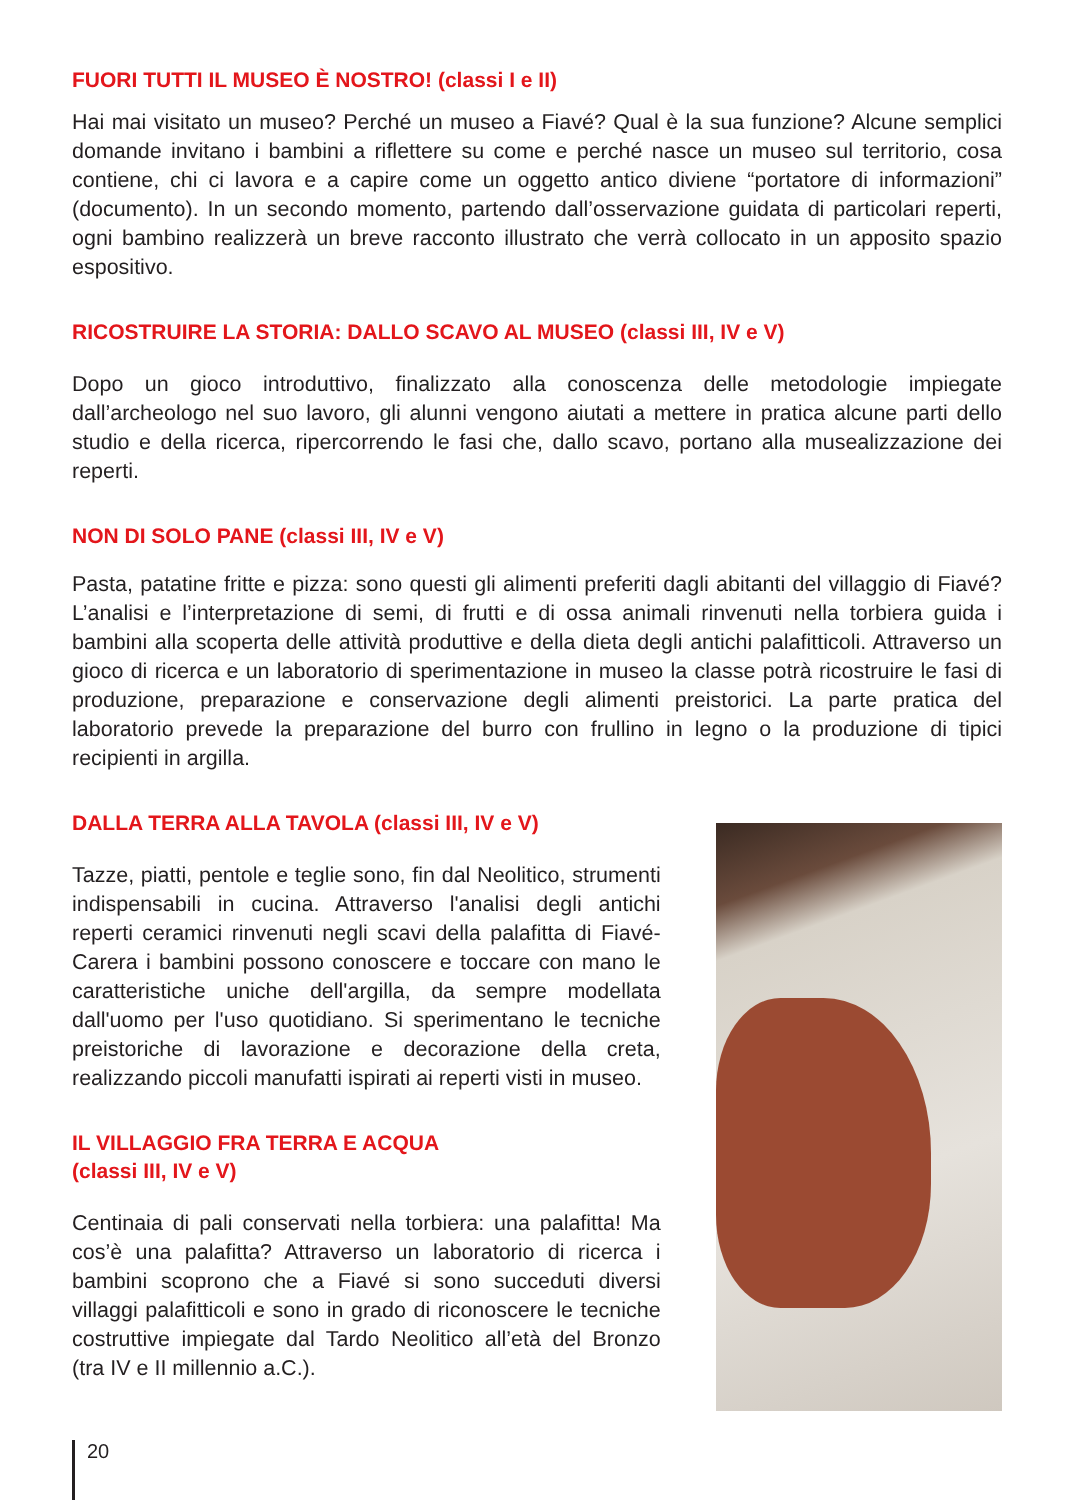FUORI TUTTI IL MUSEO È NOSTRO! (classi I e II)
Hai mai visitato un museo? Perché un museo a Fiavé? Qual è la sua funzione? Alcune semplici domande invitano i bambini a riflettere su come e perché nasce un museo sul territorio, cosa contiene, chi ci lavora e a capire come un oggetto antico diviene “portatore di informazioni” (documento). In un secondo momento, partendo dall’osservazione guidata di particolari reperti, ogni bambino realizzerà un breve racconto illustrato che verrà collocato in un apposito spazio espositivo.
RICOSTRUIRE LA STORIA: DALLO SCAVO AL MUSEO (classi III, IV e V)
Dopo un gioco introduttivo, finalizzato alla conoscenza delle metodologie impiegate dall’archeologo nel suo lavoro, gli alunni vengono aiutati a mettere in pratica alcune parti dello studio e della ricerca, ripercorrendo le fasi che, dallo scavo, portano alla musealizzazione dei reperti.
NON DI SOLO PANE (classi III, IV e V)
Pasta, patatine fritte e pizza: sono questi gli alimenti preferiti dagli abitanti del villaggio di Fiavé? L’analisi e l’interpretazione di semi, di frutti e di ossa animali rinvenuti nella torbiera guida i bambini alla scoperta delle attività produttive e della dieta degli antichi palafitticoli. Attraverso un gioco di ricerca e un laboratorio di sperimentazione in museo la classe potrà ricostruire le fasi di produzione, preparazione e conservazione degli alimenti preistorici. La parte pratica del laboratorio prevede la preparazione del burro con frullino in legno o la produzione di tipici recipienti in argilla.
DALLA TERRA ALLA TAVOLA (classi III, IV e V)
Tazze, piatti, pentole e teglie sono, fin dal Neolitico, strumenti indispensabili in cucina. Attraverso l'analisi degli antichi reperti ceramici rinvenuti negli scavi della palafitta di Fiavé-Carera i bambini possono conoscere e toccare con mano le caratteristiche uniche dell'argilla, da sempre modellata dall'uomo per l'uso quotidiano. Si sperimentano le tecniche preistoriche di lavorazione e decorazione della creta, realizzando piccoli manufatti ispirati ai reperti visti in museo.
IL VILLAGGIO FRA TERRA E ACQUA
(classi III, IV e V)
Centinaia di pali conservati nella torbiera: una palafitta! Ma cos’è una palafitta? Attraverso un laboratorio di ricerca i bambini scoprono che a Fiavé si sono succeduti diversi villaggi palafitticoli e sono in grado di riconoscere le tecniche costruttive impiegate dal Tardo Neolitico all’età del Bronzo (tra IV e II millennio a.C.).
20